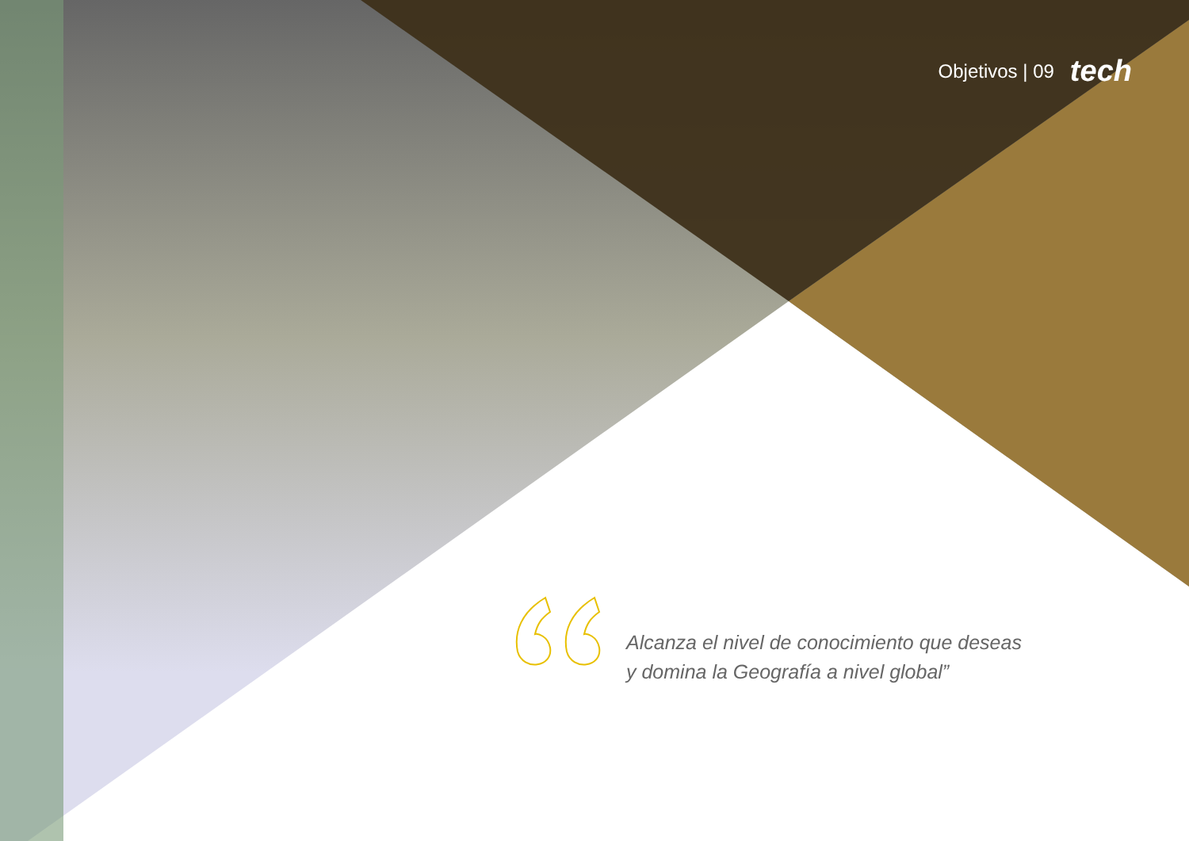Objetivos | 09 tech
Alcanza el nivel de conocimiento que deseas
y domina la Geografía a nivel global”